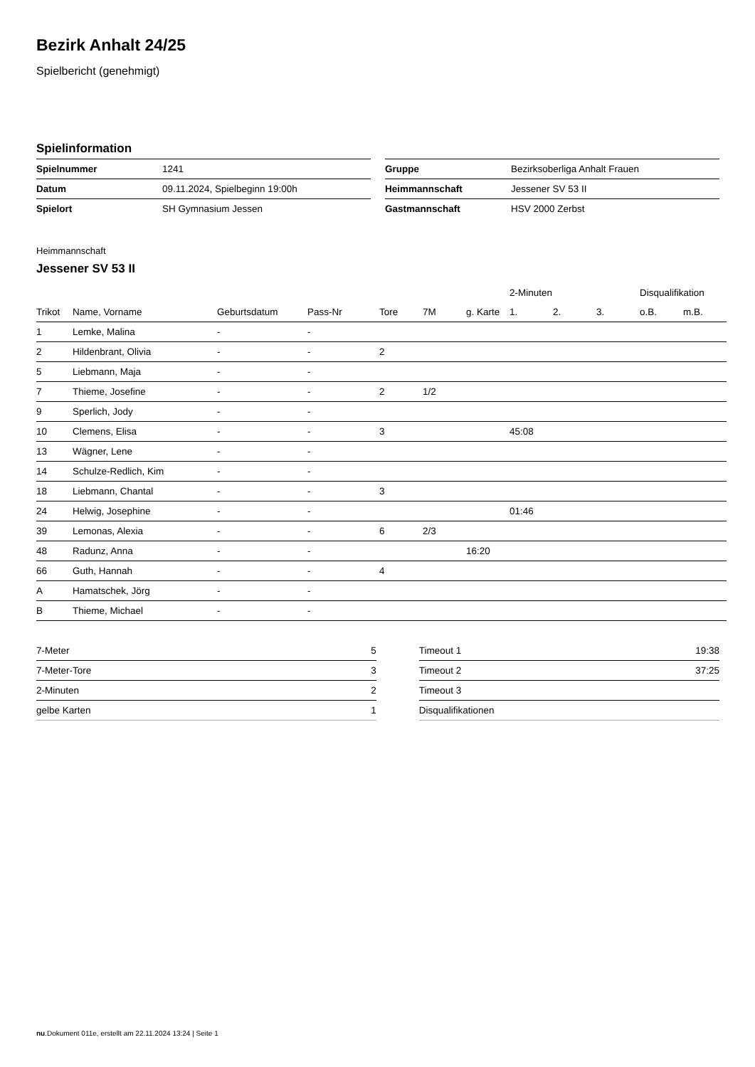Bezirk Anhalt 24/25
Spielbericht (genehmigt)
Spielinformation
| Spielnummer | 1241 |
| Datum | 09.11.2024, Spielbeginn 19:00h |
| Spielort | SH Gymnasium Jessen |
| Gruppe | Bezirksoberliga Anhalt Frauen |
| Heimmannschaft | Jessener SV 53 II |
| Gastmannschaft | HSV 2000 Zerbst |
Heimmannschaft
Jessener SV 53 II
| | | | | | | | 2-Minuten | | | Disqualifikation | |
| --- | --- | --- | --- | --- | --- | --- | --- | --- | --- | --- | --- |
| Trikot | Name, Vorname | Geburtsdatum | Pass-Nr | Tore | 7M | g. Karte | 1. | 2. | 3. | o.B. | m.B. |
| 1 | Lemke, Malina | - | - | | | | | | | | |
| 2 | Hildenbrant, Olivia | - | - | 2 | | | | | | | |
| 5 | Liebmann, Maja | - | - | | | | | | | | |
| 7 | Thieme, Josefine | - | - | 2 | 1/2 | | | | | | |
| 9 | Sperlich, Jody | - | - | | | | | | | | |
| 10 | Clemens, Elisa | - | - | 3 | | | 45:08 | | | | |
| 13 | Wägner, Lene | - | - | | | | | | | | |
| 14 | Schulze-Redlich, Kim | - | - | | | | | | | | |
| 18 | Liebmann, Chantal | - | - | 3 | | | | | | | |
| 24 | Helwig, Josephine | - | - | | | | 01:46 | | | | |
| 39 | Lemonas, Alexia | - | - | 6 | 2/3 | | | | | | |
| 48 | Radunz, Anna | - | - | | | 16:20 | | | | | |
| 66 | Guth, Hannah | - | - | 4 | | | | | | | |
| A | Hamatschek, Jörg | - | - | | | | | | | | |
| B | Thieme, Michael | - | - | | | | | | | | |
| 7-Meter | 5 |
| 7-Meter-Tore | 3 |
| 2-Minuten | 2 |
| gelbe Karten | 1 |
| Timeout 1 | 19:38 |
| Timeout 2 | 37:25 |
| Timeout 3 | |
| Disqualifikationen | |
nu.Dokument 011e, erstellt am 22.11.2024 13:24 | Seite 1